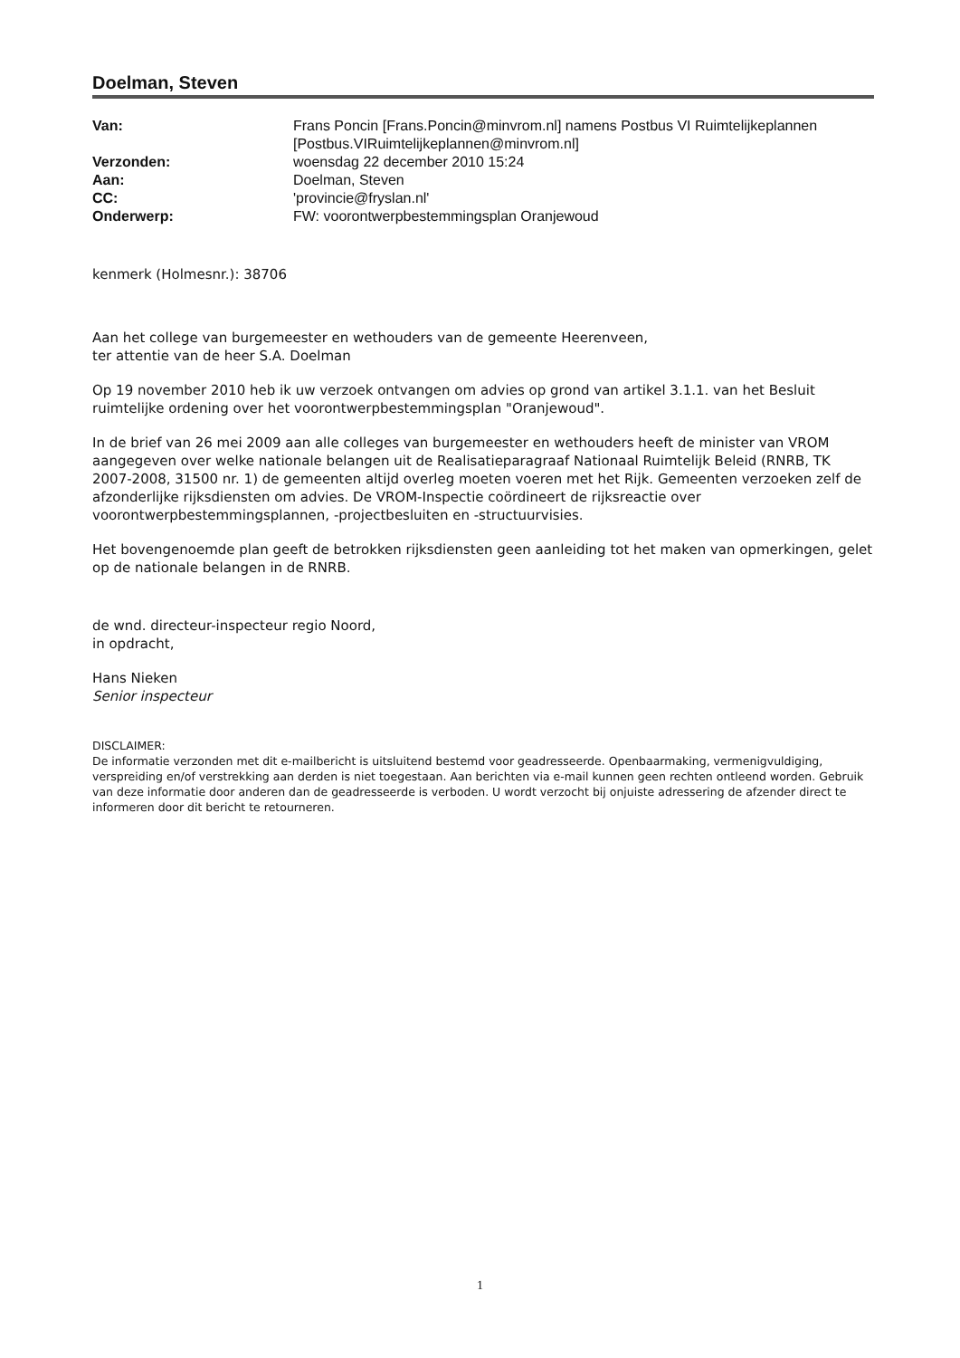Doelman, Steven
| Van: | Frans Poncin [Frans.Poncin@minvrom.nl] namens Postbus VI Ruimtelijkeplannen [Postbus.VIRuimtelijkeplannen@minvrom.nl] |
| Verzonden: | woensdag 22 december 2010 15:24 |
| Aan: | Doelman, Steven |
| CC: | 'provincie@fryslan.nl' |
| Onderwerp: | FW: voorontwerpbestemmingsplan Oranjewoud |
kenmerk (Holmesnr.): 38706
Aan het college van burgemeester en wethouders van de gemeente Heerenveen,
ter attentie van de heer S.A. Doelman
Op 19 november 2010 heb ik uw verzoek ontvangen om advies op grond van artikel 3.1.1. van het Besluit ruimtelijke ordening over het voorontwerpbestemmingsplan "Oranjewoud".
In de brief van 26 mei 2009 aan alle colleges van burgemeester en wethouders heeft de minister van VROM aangegeven over welke nationale belangen uit de Realisatieparagraaf Nationaal Ruimtelijk Beleid (RNRB, TK 2007-2008, 31500 nr. 1) de gemeenten altijd overleg moeten voeren met het Rijk. Gemeenten verzoeken zelf de afzonderlijke rijksdiensten om advies. De VROM-Inspectie coördineert de rijksreactie over voorontwerpbestemmingsplannen, -projectbesluiten en -structuurvisies.
Het bovengenoemde plan geeft de betrokken rijksdiensten geen aanleiding tot het maken van opmerkingen, gelet op de nationale belangen in de RNRB.
de wnd. directeur-inspecteur regio Noord,
in opdracht,
Hans Nieken
Senior inspecteur
DISCLAIMER:
De informatie verzonden met dit e-mailbericht is uitsluitend bestemd voor geadresseerde. Openbaarmaking, vermenigvuldiging, verspreiding en/of verstrekking aan derden is niet toegestaan. Aan berichten via e-mail kunnen geen rechten ontleend worden. Gebruik van deze informatie door anderen dan de geadresseerde is verboden. U wordt verzocht bij onjuiste adressering de afzender direct te informeren door dit bericht te retourneren.
1